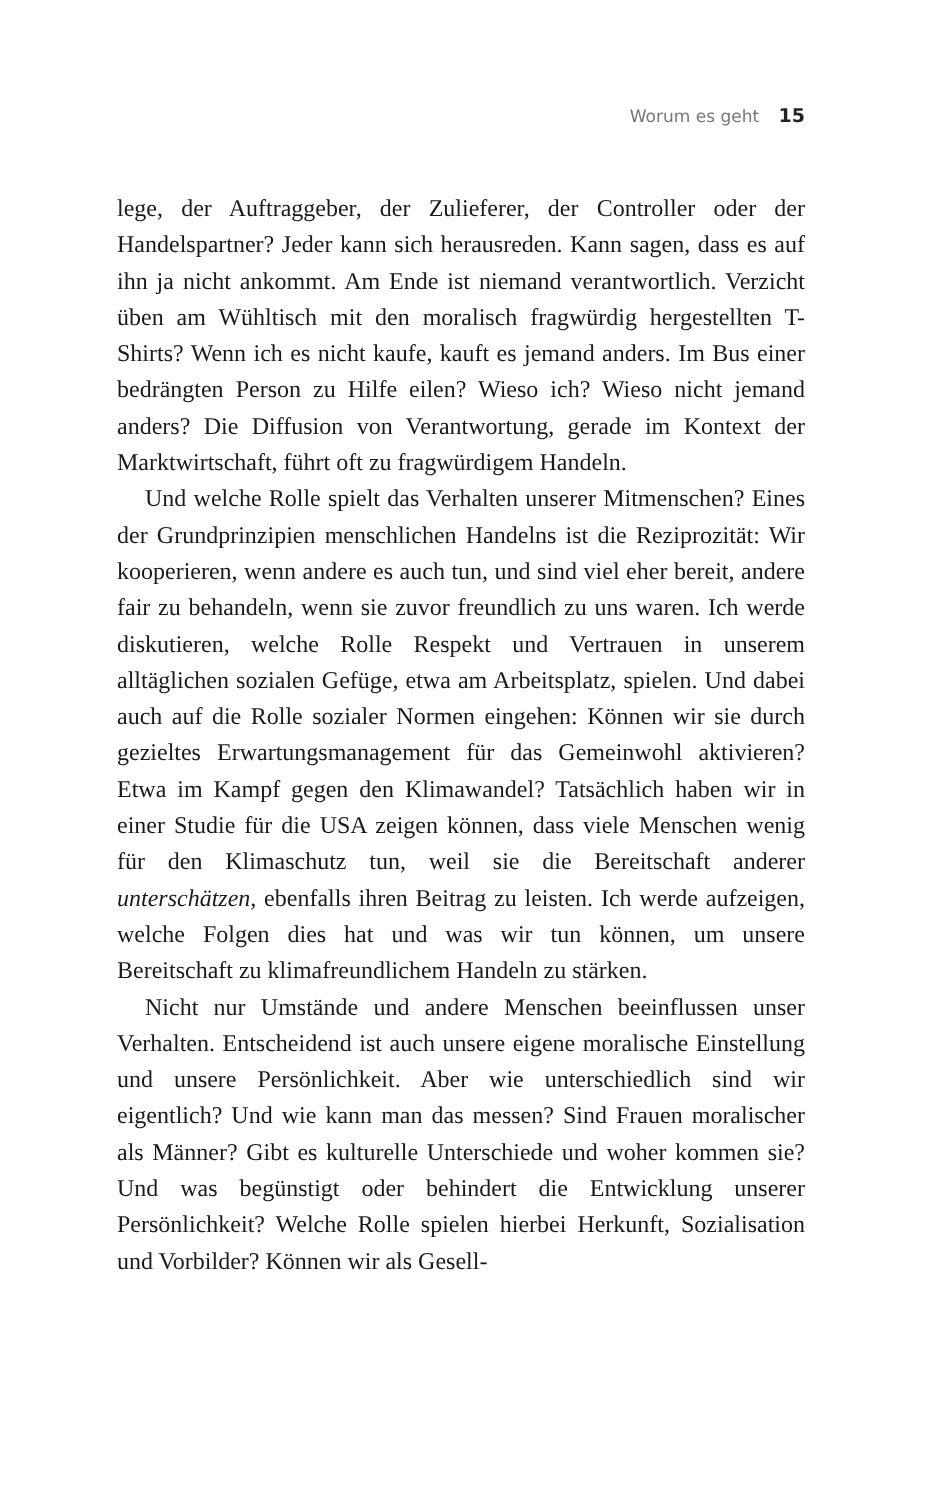Worum es geht 15
lege, der Auftraggeber, der Zulieferer, der Controller oder der Handelspartner? Jeder kann sich herausreden. Kann sagen, dass es auf ihn ja nicht ankommt. Am Ende ist niemand verantwortlich. Verzicht üben am Wühltisch mit den moralisch fragwürdig hergestellten T-Shirts? Wenn ich es nicht kaufe, kauft es jemand anders. Im Bus einer bedrängten Person zu Hilfe eilen? Wieso ich? Wieso nicht jemand anders? Die Diffusion von Verantwortung, gerade im Kontext der Marktwirtschaft, führt oft zu fragwürdigem Handeln.
Und welche Rolle spielt das Verhalten unserer Mitmenschen? Eines der Grundprinzipien menschlichen Handelns ist die Reziprozität: Wir kooperieren, wenn andere es auch tun, und sind viel eher bereit, andere fair zu behandeln, wenn sie zuvor freundlich zu uns waren. Ich werde diskutieren, welche Rolle Respekt und Vertrauen in unserem alltäglichen sozialen Gefüge, etwa am Arbeitsplatz, spielen. Und dabei auch auf die Rolle sozialer Normen eingehen: Können wir sie durch gezieltes Erwartungsmanagement für das Gemeinwohl aktivieren? Etwa im Kampf gegen den Klimawandel? Tatsächlich haben wir in einer Studie für die USA zeigen können, dass viele Menschen wenig für den Klimaschutz tun, weil sie die Bereitschaft anderer unterschätzen, ebenfalls ihren Beitrag zu leisten. Ich werde aufzeigen, welche Folgen dies hat und was wir tun können, um unsere Bereitschaft zu klimafreundlichem Handeln zu stärken.
Nicht nur Umstände und andere Menschen beeinflussen unser Verhalten. Entscheidend ist auch unsere eigene moralische Einstellung und unsere Persönlichkeit. Aber wie unterschiedlich sind wir eigentlich? Und wie kann man das messen? Sind Frauen moralischer als Männer? Gibt es kulturelle Unterschiede und woher kommen sie? Und was begünstigt oder behindert die Entwicklung unserer Persönlichkeit? Welche Rolle spielen hierbei Herkunft, Sozialisation und Vorbilder? Können wir als Gesell-